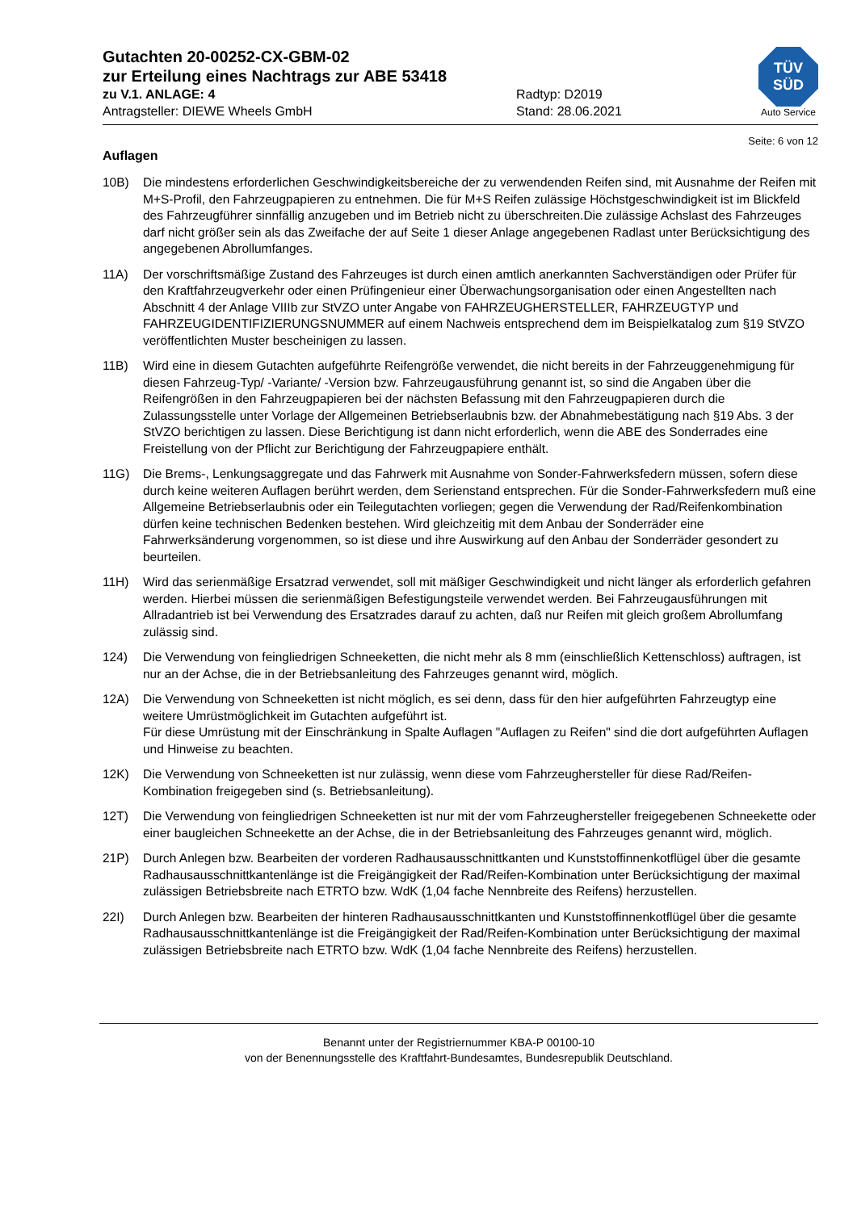TÜV
SÜD
Auto Service
Gutachten 20-00252-CX-GBM-02
zur Erteilung eines Nachtrags zur ABE 53418
zu V.1. ANLAGE: 4 Radtyp: D2019
Antragsteller: DIEWE Wheels GmbH Stand: 28.06.2021
Seite: 6 von 12
Auflagen
10B) Die mindestens erforderlichen Geschwindigkeitsbereiche der zu verwendenden Reifen sind, mit Ausnahme der Reifen mit M+S-Profil, den Fahrzeugpapieren zu entnehmen. Die für M+S Reifen zulässige Höchstgeschwindigkeit ist im Blickfeld des Fahrzeugführer sinnfällig anzugeben und im Betrieb nicht zu überschreiten.Die zulässige Achslast des Fahrzeuges darf nicht größer sein als das Zweifache der auf Seite 1 dieser Anlage angegebenen Radlast unter Berücksichtigung des angegebenen Abrollumfanges.
11A) Der vorschriftsmäßige Zustand des Fahrzeuges ist durch einen amtlich anerkannten Sachverständigen oder Prüfer für den Kraftfahrzeugverkehr oder einen Prüfingenieur einer Überwachungsorganisation oder einen Angestellten nach Abschnitt 4 der Anlage VIIIb zur StVZO unter Angabe von FAHRZEUGHERSTELLER, FAHRZEUGTYP und FAHRZEUGIDENTIFIZIERUNGSNUMMER auf einem Nachweis entsprechend dem im Beispielkatalog zum §19 StVZO veröffentlichten Muster bescheinigen zu lassen.
11B) Wird eine in diesem Gutachten aufgeführte Reifengröße verwendet, die nicht bereits in der Fahrzeuggenehmigung für diesen Fahrzeug-Typ/ -Variante/ -Version bzw. Fahrzeugausführung genannt ist, so sind die Angaben über die Reifengrößen in den Fahrzeugpapieren bei der nächsten Befassung mit den Fahrzeugpapieren durch die Zulassungsstelle unter Vorlage der Allgemeinen Betriebserlaubnis bzw. der Abnahmebestätigung nach §19 Abs. 3 der StVZO berichtigen zu lassen. Diese Berichtigung ist dann nicht erforderlich, wenn die ABE des Sonderrades eine Freistellung von der Pflicht zur Berichtigung der Fahrzeugpapiere enthält.
11G) Die Brems-, Lenkungsaggregate und das Fahrwerk mit Ausnahme von Sonder-Fahrwerksfedern müssen, sofern diese durch keine weiteren Auflagen berührt werden, dem Serienstand entsprechen. Für die Sonder-Fahrwerksfedern muß eine Allgemeine Betriebserlaubnis oder ein Teilegutachten vorliegen; gegen die Verwendung der Rad/Reifenkombination dürfen keine technischen Bedenken bestehen. Wird gleichzeitig mit dem Anbau der Sonderräder eine Fahrwerksänderung vorgenommen, so ist diese und ihre Auswirkung auf den Anbau der Sonderräder gesondert zu beurteilen.
11H) Wird das serienmäßige Ersatzrad verwendet, soll mit mäßiger Geschwindigkeit und nicht länger als erforderlich gefahren werden. Hierbei müssen die serienmäßigen Befestigungsteile verwendet werden. Bei Fahrzeugausführungen mit Allradantrieb ist bei Verwendung des Ersatzrades darauf zu achten, daß nur Reifen mit gleich großem Abrollumfang zulässig sind.
124) Die Verwendung von feingliedrigen Schneeketten, die nicht mehr als 8 mm (einschließlich Kettenschloss) auftragen, ist nur an der Achse, die in der Betriebsanleitung des Fahrzeuges genannt wird, möglich.
12A) Die Verwendung von Schneeketten ist nicht möglich, es sei denn, dass für den hier aufgeführten Fahrzeugtyp eine weitere Umrüstmöglichkeit im Gutachten aufgeführt ist.
Für diese Umrüstung mit der Einschränkung in Spalte Auflagen "Auflagen zu Reifen" sind die dort aufgeführten Auflagen und Hinweise zu beachten.
12K) Die Verwendung von Schneeketten ist nur zulässig, wenn diese vom Fahrzeughersteller für diese Rad/Reifen-Kombination freigegeben sind (s. Betriebsanleitung).
12T) Die Verwendung von feingliedrigen Schneeketten ist nur mit der vom Fahrzeughersteller freigegebenen Schneekette oder einer baugleichen Schneekette an der Achse, die in der Betriebsanleitung des Fahrzeuges genannt wird, möglich.
21P) Durch Anlegen bzw. Bearbeiten der vorderen Radhausausschnittkanten und Kunststoffinnenkotflügel über die gesamte Radhausausschnittkantenlänge ist die Freigängigkeit der Rad/Reifen-Kombination unter Berücksichtigung der maximal zulässigen Betriebsbreite nach ETRTO bzw. WdK (1,04 fache Nennbreite des Reifens) herzustellen.
22I) Durch Anlegen bzw. Bearbeiten der hinteren Radhausausschnittkanten und Kunststoffinnenkotflügel über die gesamte Radhausausschnittkantenlänge ist die Freigängigkeit der Rad/Reifen-Kombination unter Berücksichtigung der maximal zulässigen Betriebsbreite nach ETRTO bzw. WdK (1,04 fache Nennbreite des Reifens) herzustellen.
Benannt unter der Registriernummer KBA-P 00100-10
von der Benennungsstelle des Kraftfahrt-Bundesamtes, Bundesrepublik Deutschland.